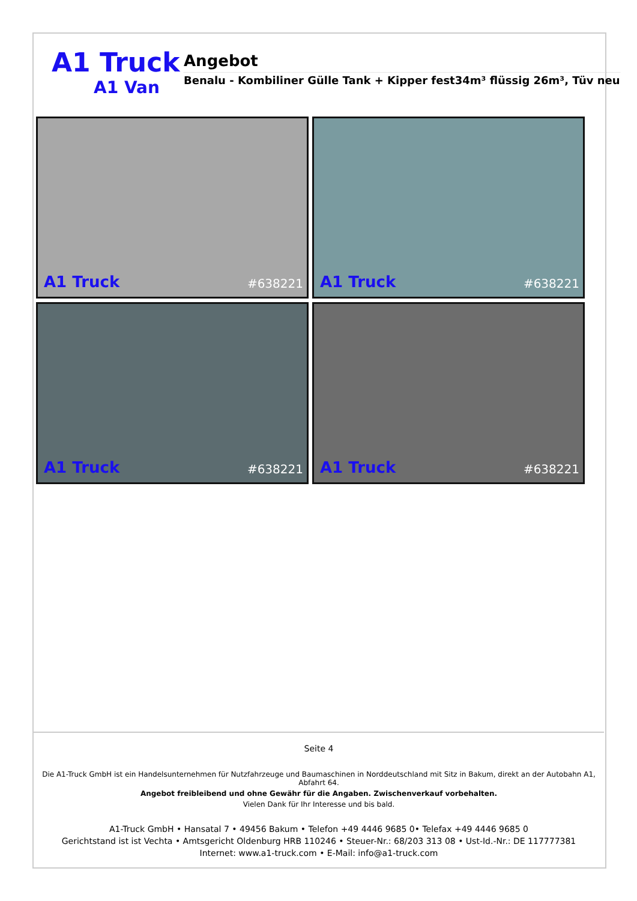A1 Truck
A1 Van
Angebot
Benalu - Kombiliner Gülle Tank + Kipper fest34m³ flüssig 26m³, Tüv neu
A1 Truck #638221
A1 Truck #638221
A1 Truck #638221
A1 Truck #638221
Seite 4
Die A1-Truck GmbH ist ein Handelsunternehmen für Nutzfahrzeuge und Baumaschinen in Norddeutschland mit Sitz in Bakum, direkt an der Autobahn A1, Abfahrt 64.
Angebot freibleibend und ohne Gewähr für die Angaben. Zwischenverkauf vorbehalten.
Vielen Dank für Ihr Interesse und bis bald.
A1-Truck GmbH • Hansatal 7 • 49456 Bakum • Telefon +49 4446 9685 0• Telefax +49 4446 9685 0
Gerichtstand ist ist Vechta • Amtsgericht Oldenburg HRB 110246 • Steuer-Nr.: 68/203 313 08 • Ust-Id.-Nr.: DE 117777381
Internet: www.a1-truck.com • E-Mail: info@a1-truck.com